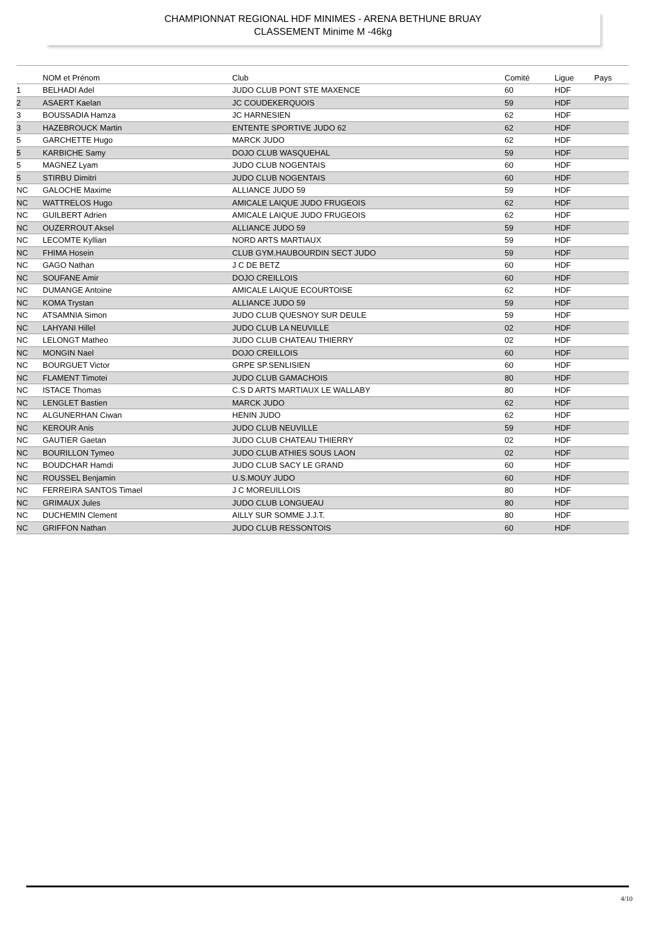CHAMPIONNAT REGIONAL HDF MINIMES - ARENA BETHUNE BRUAY
CLASSEMENT Minime M -46kg
| | NOM et Prénom | Club | Comité | Ligue | Pays |
| --- | --- | --- | --- | --- | --- |
| 1 | BELHADI Adel | JUDO CLUB PONT STE MAXENCE | 60 | HDF | |
| 2 | ASAERT Kaelan | JC COUDEKERQUOIS | 59 | HDF | |
| 3 | BOUSSADIA Hamza | JC HARNESIEN | 62 | HDF | |
| 3 | HAZEBROUCK Martin | ENTENTE SPORTIVE JUDO 62 | 62 | HDF | |
| 5 | GARCHETTE Hugo | MARCK JUDO | 62 | HDF | |
| 5 | KARBICHE Samy | DOJO CLUB WASQUEHAL | 59 | HDF | |
| 5 | MAGNEZ Lyam | JUDO CLUB NOGENTAIS | 60 | HDF | |
| 5 | STIRBU Dimitri | JUDO CLUB NOGENTAIS | 60 | HDF | |
| NC | GALOCHE Maxime | ALLIANCE JUDO 59 | 59 | HDF | |
| NC | WATTRELOS Hugo | AMICALE LAIQUE JUDO FRUGEOIS | 62 | HDF | |
| NC | GUILBERT Adrien | AMICALE LAIQUE JUDO FRUGEOIS | 62 | HDF | |
| NC | OUZERROUT Aksel | ALLIANCE JUDO 59 | 59 | HDF | |
| NC | LECOMTE Kyllian | NORD ARTS MARTIAUX | 59 | HDF | |
| NC | FHIMA Hosein | CLUB GYM.HAUBOURDIN SECT JUDO | 59 | HDF | |
| NC | GAGO Nathan | J C DE BETZ | 60 | HDF | |
| NC | SOUFANE Amir | DOJO CREILLOIS | 60 | HDF | |
| NC | DUMANGE Antoine | AMICALE LAIQUE ECOURTOISE | 62 | HDF | |
| NC | KOMA Trystan | ALLIANCE JUDO 59 | 59 | HDF | |
| NC | ATSAMNIA Simon | JUDO CLUB QUESNOY SUR DEULE | 59 | HDF | |
| NC | LAHYANI Hillel | JUDO CLUB LA NEUVILLE | 02 | HDF | |
| NC | LELONGT Matheo | JUDO CLUB CHATEAU THIERRY | 02 | HDF | |
| NC | MONGIN Nael | DOJO CREILLOIS | 60 | HDF | |
| NC | BOURGUET Victor | GRPE SP.SENLISIEN | 60 | HDF | |
| NC | FLAMENT Timotei | JUDO CLUB GAMACHOIS | 80 | HDF | |
| NC | ISTACE Thomas | C.S D ARTS MARTIAUX LE WALLABY | 80 | HDF | |
| NC | LENGLET Bastien | MARCK JUDO | 62 | HDF | |
| NC | ALGUNERHAN Ciwan | HENIN JUDO | 62 | HDF | |
| NC | KEROUR Anis | JUDO CLUB NEUVILLE | 59 | HDF | |
| NC | GAUTIER Gaetan | JUDO CLUB CHATEAU THIERRY | 02 | HDF | |
| NC | BOURILLON Tymeo | JUDO CLUB ATHIES SOUS LAON | 02 | HDF | |
| NC | BOUDCHAR Hamdi | JUDO CLUB SACY LE GRAND | 60 | HDF | |
| NC | ROUSSEL Benjamin | U.S.MOUY JUDO | 60 | HDF | |
| NC | FERREIRA SANTOS Timael | J C MOREUILLOIS | 80 | HDF | |
| NC | GRIMAUX Jules | JUDO CLUB LONGUEAU | 80 | HDF | |
| NC | DUCHEMIN Clement | AILLY SUR SOMME J.J.T. | 80 | HDF | |
| NC | GRIFFON Nathan | JUDO CLUB RESSONTOIS | 60 | HDF | |
4/10